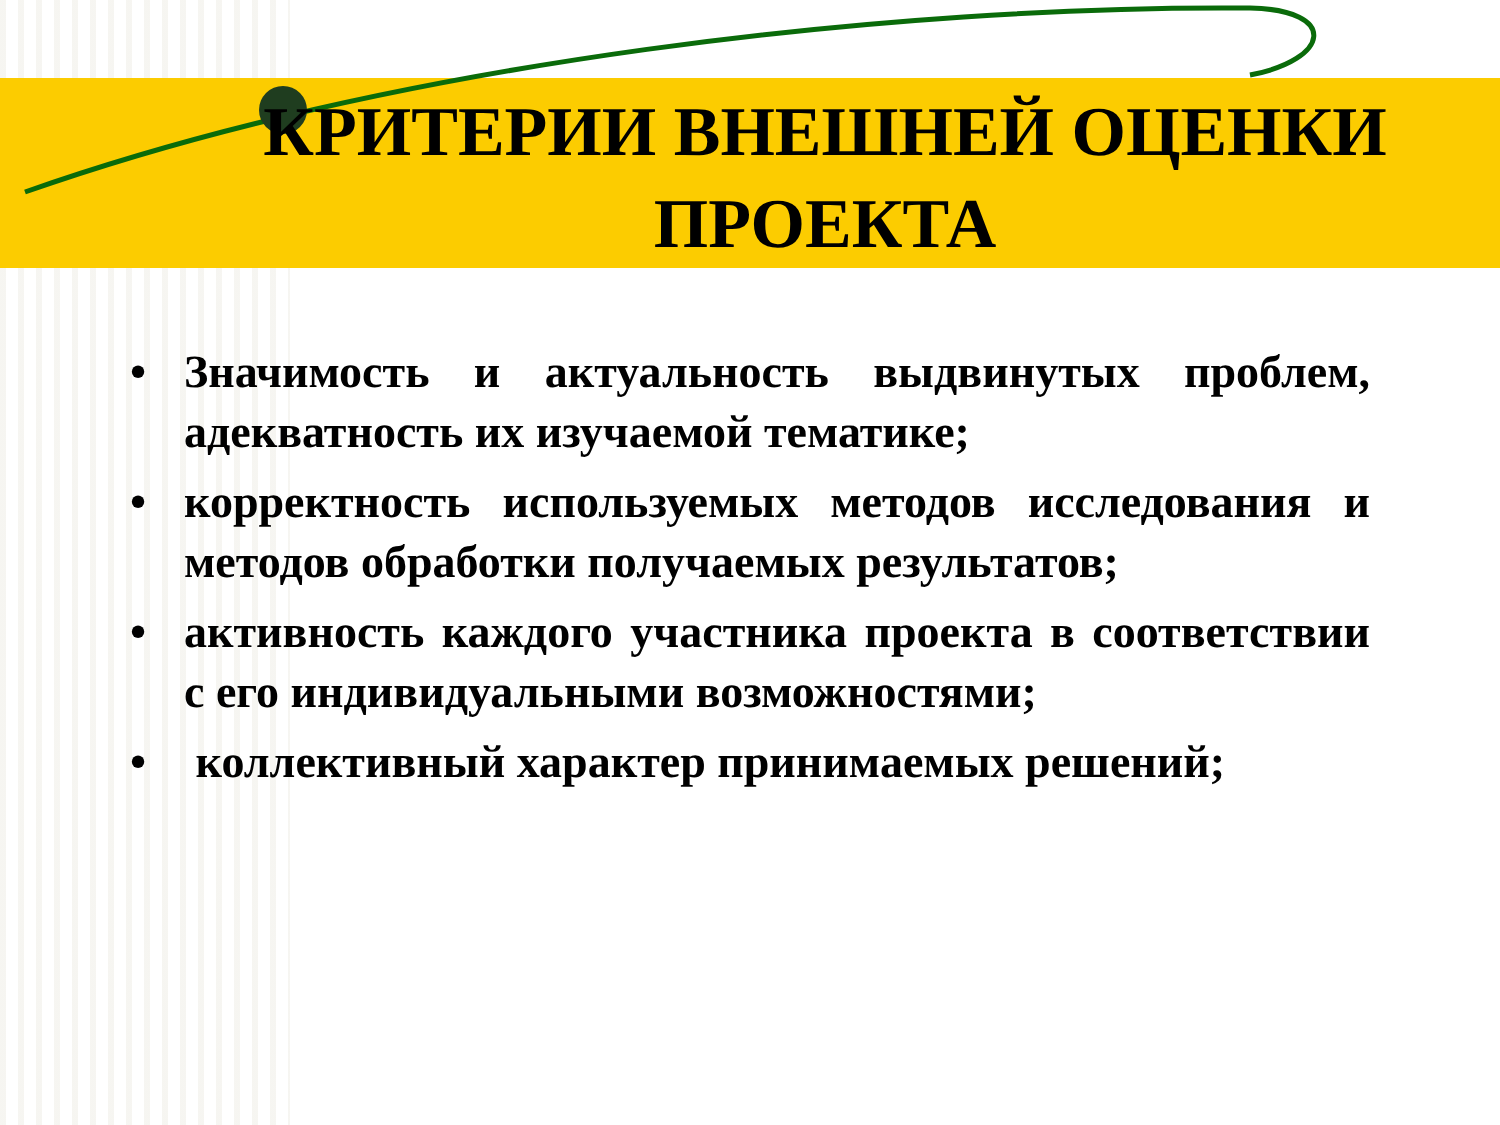КРИТЕРИИ ВНЕШНЕЙ ОЦЕНКИ ПРОЕКТА
• Значимость и актуальность выдвинутых проблем, адекватность их изучаемой тематике;
• корректность используемых методов исследования и методов обработки получаемых результатов;
• активность каждого участника проекта в соответствии с его индивидуальными возможностями;
• коллективный характер принимаемых решений;